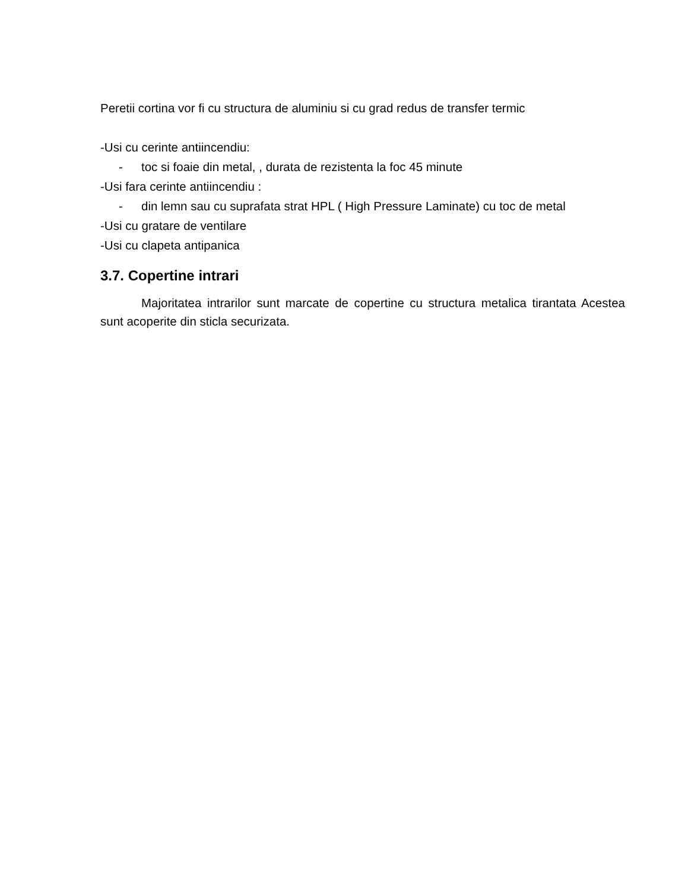Peretii cortina vor fi cu structura de aluminiu si cu grad redus de transfer termic
-Usi cu cerinte antiincendiu:
- toc si foaie din metal, , durata de rezistenta la foc 45 minute
-Usi fara cerinte antiincendiu :
- din lemn sau cu suprafata strat HPL ( High Pressure Laminate) cu toc de metal
-Usi cu gratare de ventilare
-Usi cu clapeta antipanica
3.7. Copertine intrari
Majoritatea intrarilor sunt marcate de copertine cu structura metalica tirantata Acestea sunt acoperite din sticla securizata.